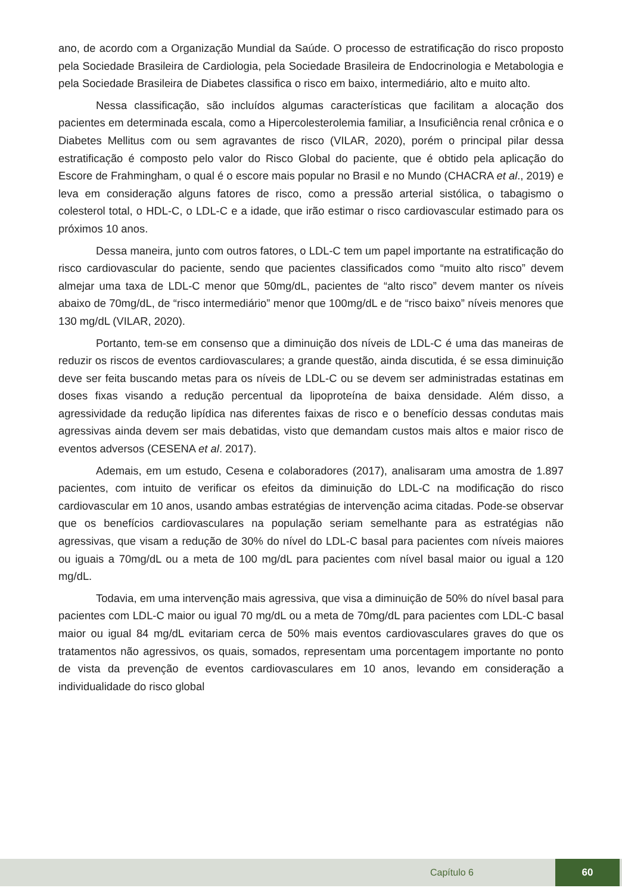ano, de acordo com a Organização Mundial da Saúde. O processo de estratificação do risco proposto pela Sociedade Brasileira de Cardiologia, pela Sociedade Brasileira de Endocrinologia e Metabologia e pela Sociedade Brasileira de Diabetes classifica o risco em baixo, intermediário, alto e muito alto.
Nessa classificação, são incluídos algumas características que facilitam a alocação dos pacientes em determinada escala, como a Hipercolesterolemia familiar, a Insuficiência renal crônica e o Diabetes Mellitus com ou sem agravantes de risco (VILAR, 2020), porém o principal pilar dessa estratificação é composto pelo valor do Risco Global do paciente, que é obtido pela aplicação do Escore de Frahmingham, o qual é o escore mais popular no Brasil e no Mundo (CHACRA et al., 2019) e leva em consideração alguns fatores de risco, como a pressão arterial sistólica, o tabagismo o colesterol total, o HDL-C, o LDL-C e a idade, que irão estimar o risco cardiovascular estimado para os próximos 10 anos.
Dessa maneira, junto com outros fatores, o LDL-C tem um papel importante na estratificação do risco cardiovascular do paciente, sendo que pacientes classificados como “muito alto risco” devem almejar uma taxa de LDL-C menor que 50mg/dL, pacientes de “alto risco” devem manter os níveis abaixo de 70mg/dL, de “risco intermediário” menor que 100mg/dL e de “risco baixo” níveis menores que 130 mg/dL (VILAR, 2020).
Portanto, tem-se em consenso que a diminuição dos níveis de LDL-C é uma das maneiras de reduzir os riscos de eventos cardiovasculares; a grande questão, ainda discutida, é se essa diminuição deve ser feita buscando metas para os níveis de LDL-C ou se devem ser administradas estatinas em doses fixas visando a redução percentual da lipoproteína de baixa densidade. Além disso, a agressividade da redução lipídica nas diferentes faixas de risco e o benefício dessas condutas mais agressivas ainda devem ser mais debatidas, visto que demandam custos mais altos e maior risco de eventos adversos (CESENA et al. 2017).
Ademais, em um estudo, Cesena e colaboradores (2017), analisaram uma amostra de 1.897 pacientes, com intuito de verificar os efeitos da diminuição do LDL-C na modificação do risco cardiovascular em 10 anos, usando ambas estratégias de intervenção acima citadas. Pode-se observar que os benefícios cardiovasculares na população seriam semelhante para as estratégias não agressivas, que visam a redução de 30% do nível do LDL-C basal para pacientes com níveis maiores ou iguais a 70mg/dL ou a meta de 100 mg/dL para pacientes com nível basal maior ou igual a 120 mg/dL.
Todavia, em uma intervenção mais agressiva, que visa a diminuição de 50% do nível basal para pacientes com LDL-C maior ou igual 70 mg/dL ou a meta de 70mg/dL para pacientes com LDL-C basal maior ou igual 84 mg/dL evitariam cerca de 50% mais eventos cardiovasculares graves do que os tratamentos não agressivos, os quais, somados, representam uma porcentagem importante no ponto de vista da prevenção de eventos cardiovasculares em 10 anos, levando em consideração a individualidade do risco global
Capítulo 6
60